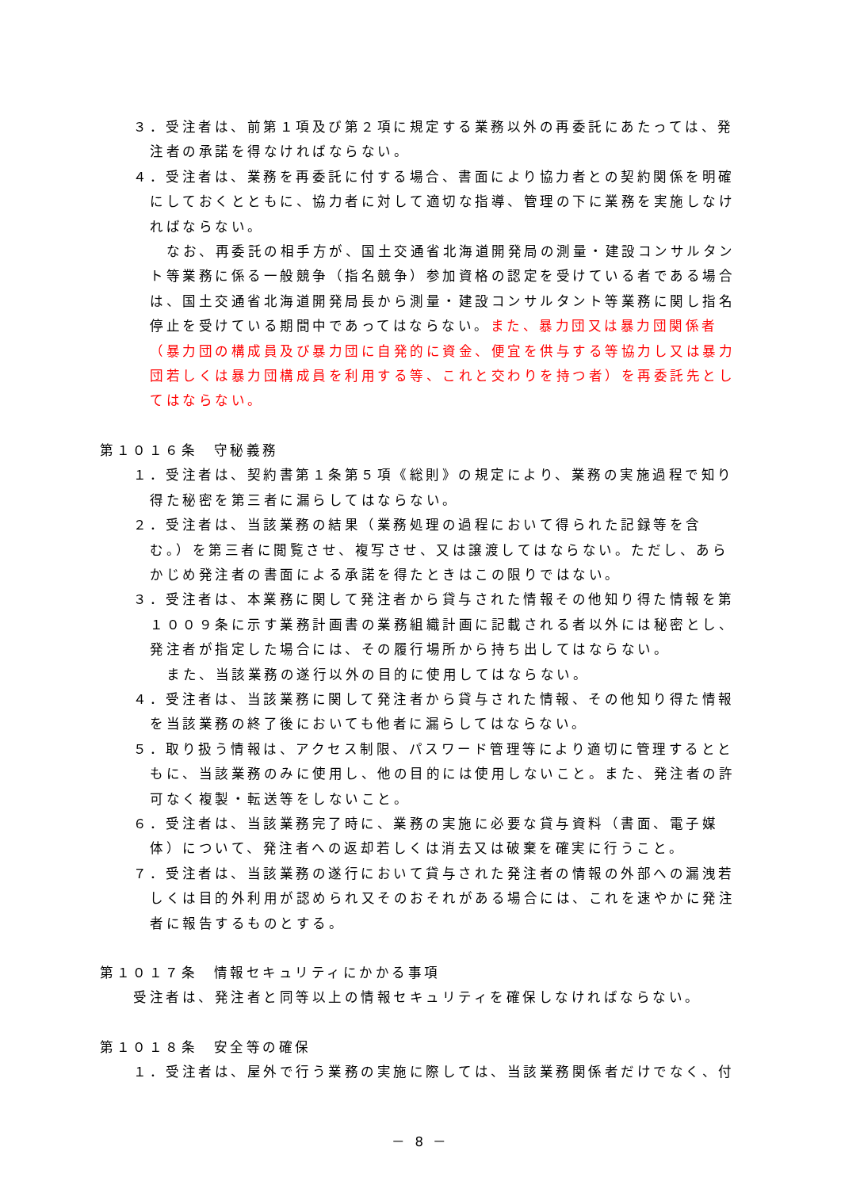３．受注者は、前第１項及び第２項に規定する業務以外の再委託にあたっては、発注者の承諾を得なければならない。
４．受注者は、業務を再委託に付する場合、書面により協力者との契約関係を明確にしておくとともに、協力者に対して適切な指導、管理の下に業務を実施しなければならない。
なお、再委託の相手方が、国土交通省北海道開発局の測量・建設コンサルタント等業務に係る一般競争（指名競争）参加資格の認定を受けている者である場合は、国土交通省北海道開発局長から測量・建設コンサルタント等業務に関し指名停止を受けている期間中であってはならない。また、暴力団又は暴力団関係者（暴力団の構成員及び暴力団に自発的に資金、便宜を供与する等協力し又は暴力団若しくは暴力団構成員を利用する等、これと交わりを持つ者）を再委託先としてはならない。
第１０１６条　守秘義務
１．受注者は、契約書第１条第５項《総則》の規定により、業務の実施過程で知り得た秘密を第三者に漏らしてはならない。
２．受注者は、当該業務の結果（業務処理の過程において得られた記録等を含む。）を第三者に閲覧させ、複写させ、又は譲渡してはならない。ただし、あらかじめ発注者の書面による承諾を得たときはこの限りではない。
３．受注者は、本業務に関して発注者から貸与された情報その他知り得た情報を第１００９条に示す業務計画書の業務組織計画に記載される者以外には秘密とし、発注者が指定した場合には、その履行場所から持ち出してはならない。
また、当該業務の遂行以外の目的に使用してはならない。
４．受注者は、当該業務に関して発注者から貸与された情報、その他知り得た情報を当該業務の終了後においても他者に漏らしてはならない。
５．取り扱う情報は、アクセス制限、パスワード管理等により適切に管理するとともに、当該業務のみに使用し、他の目的には使用しないこと。また、発注者の許可なく複製・転送等をしないこと。
６．受注者は、当該業務完了時に、業務の実施に必要な貸与資料（書面、電子媒体）について、発注者への返却若しくは消去又は破棄を確実に行うこと。
７．受注者は、当該業務の遂行において貸与された発注者の情報の外部への漏洩若しくは目的外利用が認められ又そのおそれがある場合には、これを速やかに発注者に報告するものとする。
第１０１７条　情報セキュリティにかかる事項
受注者は、発注者と同等以上の情報セキュリティを確保しなければならない。
第１０１８条　安全等の確保
１．受注者は、屋外で行う業務の実施に際しては、当該業務関係者だけでなく、付
－ 8 －